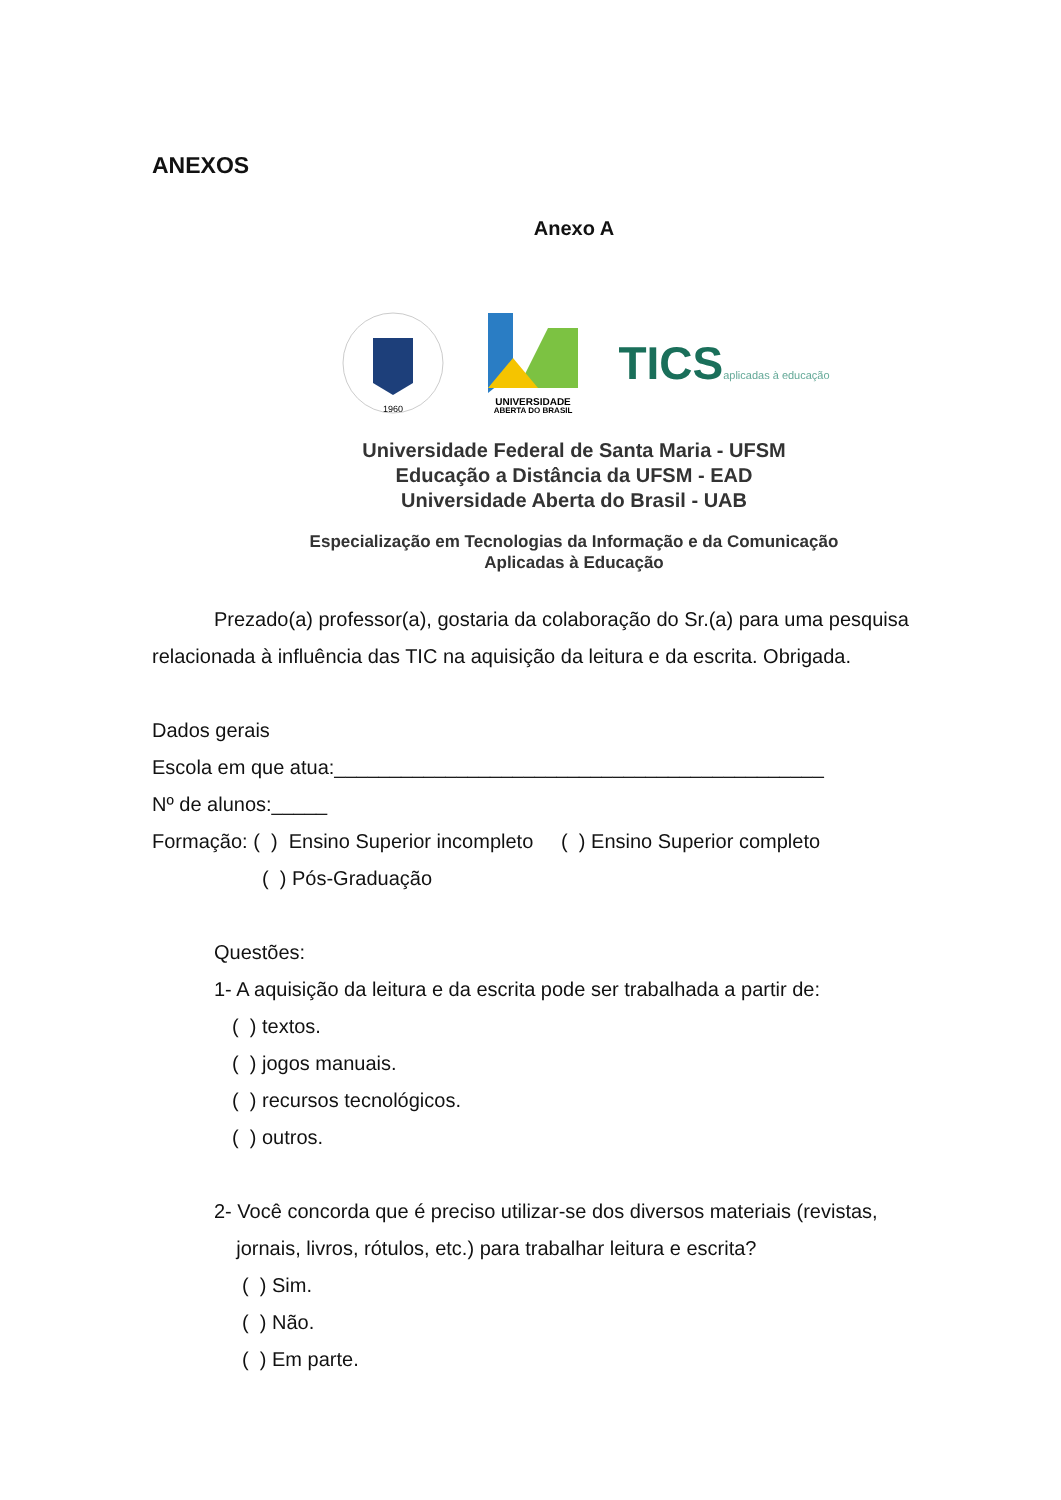ANEXOS
Anexo A
1960
UNIVERSIDADE
ABERTA DO BRASIL
TICSaplicadas à educação
Universidade Federal de Santa Maria - UFSM
Educação a Distância da UFSM - EAD
Universidade Aberta do Brasil - UAB
Especialização em Tecnologias da Informação e da Comunicação
Aplicadas à Educação
Prezado(a) professor(a), gostaria da colaboração do Sr.(a) para uma pesquisa relacionada à influência das TIC na aquisição da leitura e da escrita. Obrigada.
Dados gerais
Escola em que atua:____________________________________________
Nº de alunos:_____
Formação: ( ) Ensino Superior incompleto ( ) Ensino Superior completo
( ) Pós-Graduação
Questões:
1- A aquisição da leitura e da escrita pode ser trabalhada a partir de:
( ) textos.
( ) jogos manuais.
( ) recursos tecnológicos.
( ) outros.
2- Você concorda que é preciso utilizar-se dos diversos materiais (revistas,
jornais, livros, rótulos, etc.) para trabalhar leitura e escrita?
( ) Sim.
( ) Não.
( ) Em parte.